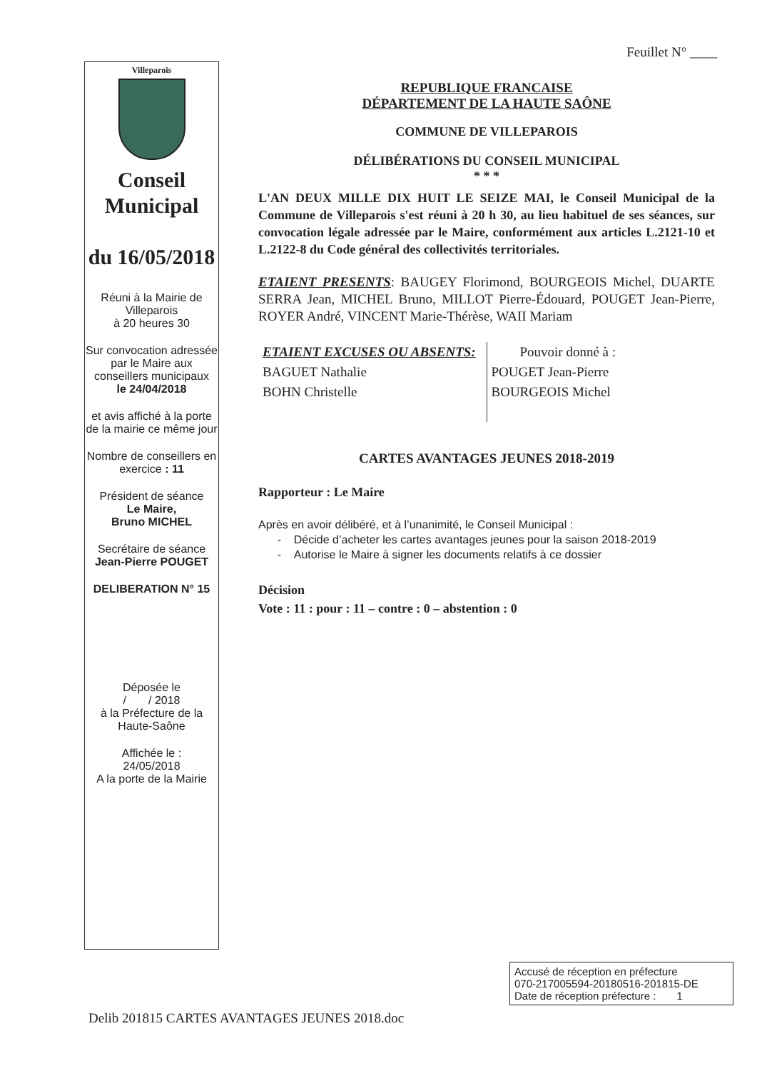Feuillet N° ____
Villeparois
Conseil Municipal
du 16/05/2018
Réuni à la Mairie de Villeparois
à 20 heures 30
Sur convocation adressée par le Maire aux conseillers municipaux
le 24/04/2018
et avis affiché à la porte de la mairie ce même jour
Nombre de conseillers en exercice : 11
Président de séance
Le Maire,
Bruno MICHEL
Secrétaire de séance
Jean-Pierre POUGET
DELIBERATION N° 15
Déposée le
/ / 2018
à la Préfecture de la Haute-Saône
Affichée le :
24/05/2018
A la porte de la Mairie
REPUBLIQUE FRANCAISE
DÉPARTEMENT DE LA HAUTE SAÔNE
COMMUNE DE VILLEPAROIS
DÉLIBÉRATIONS DU CONSEIL MUNICIPAL
* * *
L'AN DEUX MILLE DIX HUIT LE SEIZE MAI, le Conseil Municipal de la Commune de Villeparois s'est réuni à 20 h 30, au lieu habituel de ses séances, sur convocation légale adressée par le Maire, conformément aux articles L.2121-10 et L.2122-8 du Code général des collectivités territoriales.
ETAIENT PRESENTS: BAUGEY Florimond, BOURGEOIS Michel, DUARTE SERRA Jean, MICHEL Bruno, MILLOT Pierre-Édouard, POUGET Jean-Pierre, ROYER André, VINCENT Marie-Thérèse, WAII Mariam
ETAIENT EXCUSES OU ABSENTS:
BAGUET Nathalie
BOHN Christelle
Pouvoir donné à :
POUGET Jean-Pierre
BOURGEOIS Michel
CARTES AVANTAGES JEUNES 2018-2019
Rapporteur : Le Maire
Après en avoir délibéré, et à l’unanimité, le Conseil Municipal :
- Décide d’acheter les cartes avantages jeunes pour la saison 2018-2019
- Autorise le Maire à signer les documents relatifs à ce dossier
Décision
Vote : 11 : pour : 11 – contre : 0 – abstention : 0
Delib 201815 CARTES AVANTAGES JEUNES 2018.doc
Accusé de réception en préfecture
070-217005594-20180516-201815-DE
Date de réception préfecture : 1